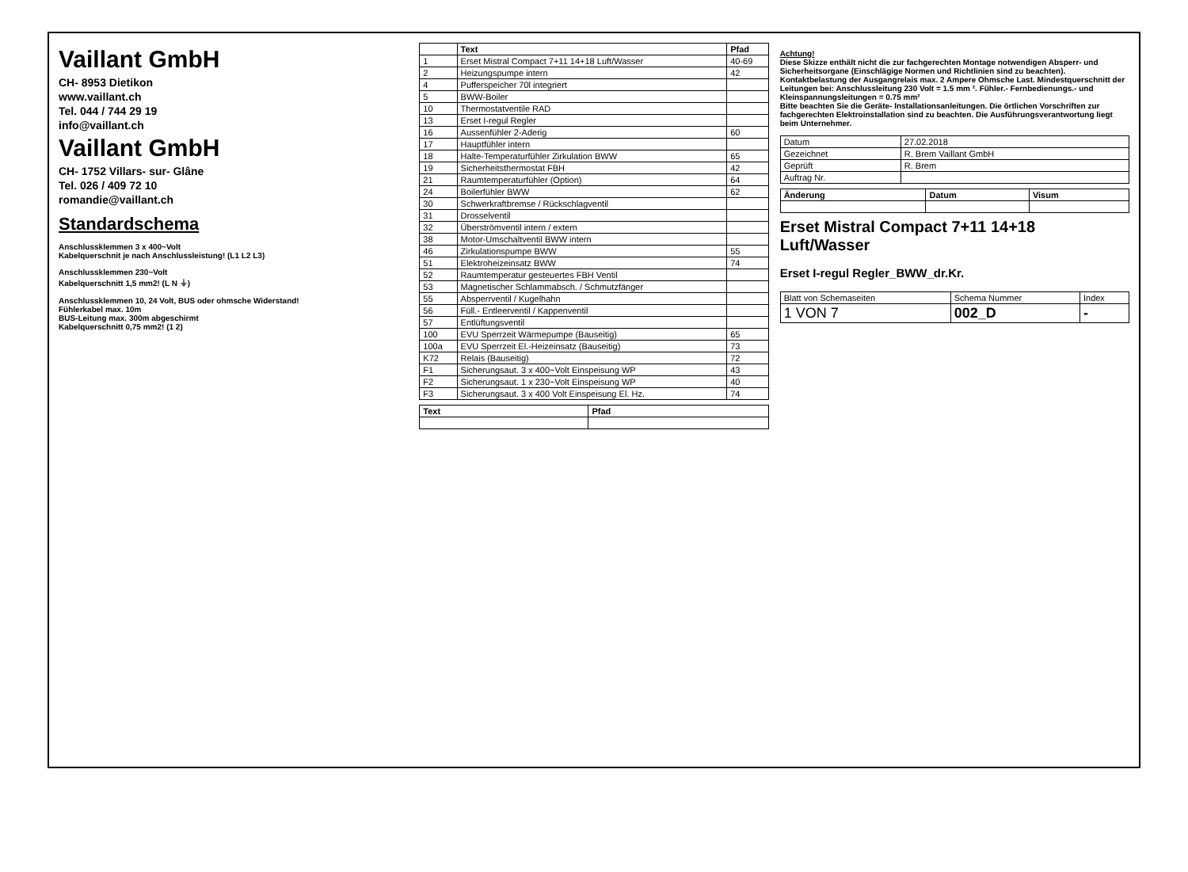Vaillant GmbH
CH- 8953 Dietikon
www.vaillant.ch
Tel. 044 / 744 29 19
info@vaillant.ch
Vaillant GmbH
CH- 1752 Villars- sur- Glâne
Tel. 026 / 409 72 10
romandie@vaillant.ch
Standardschema
Anschlussklemmen 3 x 400~Volt
Kabelquerschnit je nach Anschlussleistung! (L1 L2 L3)
Anschlussklemmen 230~Volt
Kabelquerschnitt 1,5 mm2! (L N ⏚)
Anschlussklemmen 10, 24 Volt, BUS oder ohmsche Widerstand!
Fühlerkabel max. 10m
BUS-Leitung max. 300m abgeschirmt
Kabelquerschnitt 0,75 mm2! (1 2)
| | Text | Pfad |
| --- | --- | --- |
| 1 | Erset Mistral Compact 7+11 14+18 Luft/Wasser | 40-69 |
| 2 | Heizungspumpe intern | 42 |
| 4 | Pufferspeicher 70l integriert | |
| 5 | BWW-Boiler | |
| 10 | Thermostatventile RAD | |
| 13 | Erset I-regul Regler | |
| 16 | Aussenfühler 2-Aderig | 60 |
| 17 | Hauptfühler intern | |
| 18 | Halte-Temperaturfühler Zirkulation BWW | 65 |
| 19 | Sicherheitsthermostat FBH | 42 |
| 21 | Raumtemperaturfühler (Option) | 64 |
| 24 | Boilerfühler BWW | 62 |
| 30 | Schwerkraftbremse / Rückschlagventil | |
| 31 | Drosselventil | |
| 32 | Überströmventil intern / extern | |
| 38 | Motor-Umschaltventil BWW intern | |
| 46 | Zirkulationspumpe BWW | 55 |
| 51 | Elektroheizeinsatz BWW | 74 |
| 52 | Raumtemperatur gesteuertes FBH Ventil | |
| 53 | Magnetischer Schlammabsch. / Schmutzfänger | |
| 55 | Absperrventil / Kugelhahn | |
| 56 | Füll.- Entleerventil / Kappenventil | |
| 57 | Entlüftungsventil | |
| 100 | EVU Sperrzeit Wärmepumpe (Bauseitig) | 65 |
| 100a | EVU Sperrzeit El.-Heizeinsatz (Bauseitig) | 73 |
| K72 | Relais (Bauseitig) | 72 |
| F1 | Sicherungsaut. 3 x 400~Volt Einspeisung WP | 43 |
| F2 | Sicherungsaut. 1 x 230~Volt Einspeisung WP | 40 |
| F3 | Sicherungsaut. 3 x 400 Volt Einspeisung El. Hz. | 74 |
| Text | Pfad |
| --- | --- |
Achtung!
Diese Skizze enthält nicht die zur fachgerechten Montage notwendigen Absperr- und Sicherheitsorgane (Einschlägige Normen und Richtlinien sind zu beachten).
Kontaktbelastung der Ausgangrelais max. 2 Ampere Ohmsche Last. Mindestquerschnitt der Leitungen bei: Anschlussleitung 230 Volt = 1.5 mm ². Fühler.- Fernbedienungs.- und Kleinspannungsleitungen = 0.75 mm²
Bitte beachten Sie die Geräte- Installationsanleitungen. Die örtlichen Vorschriften zur fachgerechten Elektroinstallation sind zu beachten. Die Ausführungsverantwortung liegt beim Unternehmer.
| Datum | 27.02.2018 |
| Gezeichnet | R. Brem Vaillant GmbH |
| Geprüft | R. Brem |
| Auftrag Nr. | |
| Änderung | Datum | Visum |
| --- | --- | --- |
Erset Mistral Compact 7+11 14+18 Luft/Wasser
Erset I-regul Regler_BWW_dr.Kr.
| Blatt von Schemaseiten | Schema Nummer | Index |
| 1 VON 7 | 002_D | - |